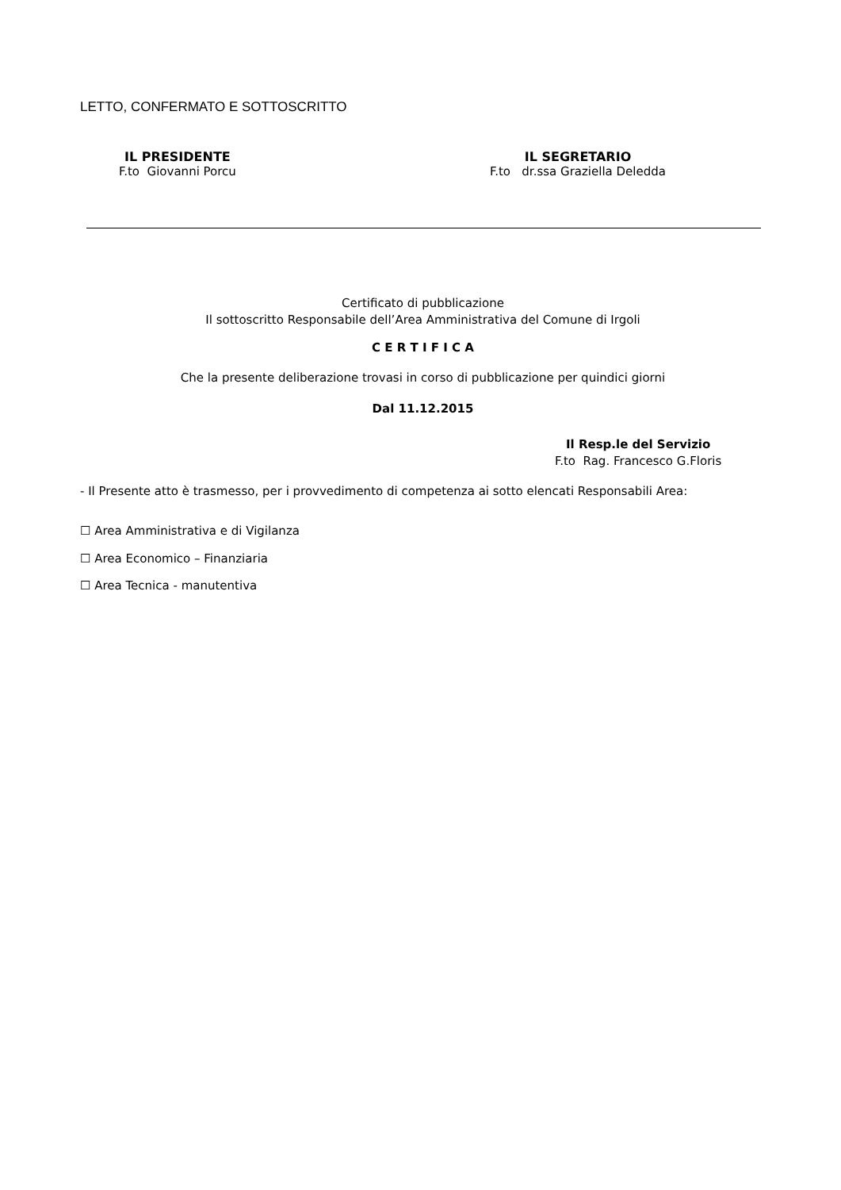LETTO, CONFERMATO E SOTTOSCRITTO
IL PRESIDENTE
F.to Giovanni Porcu
IL SEGRETARIO
F.to dr.ssa Graziella Deledda
Certificato di pubblicazione
Il sottoscritto Responsabile dell’Area Amministrativa del Comune di Irgoli
C E R T I F I C A
Che la presente deliberazione trovasi in corso di pubblicazione per quindici giorni
Dal 11.12.2015
Il Resp.le del Servizio
F.to Rag. Francesco G.Floris
- Il Presente atto è trasmesso, per i provvedimento di competenza ai sotto elencati Responsabili Area:
☐ Area Amministrativa e di Vigilanza
☐ Area Economico – Finanziaria
☐ Area Tecnica - manutentiva